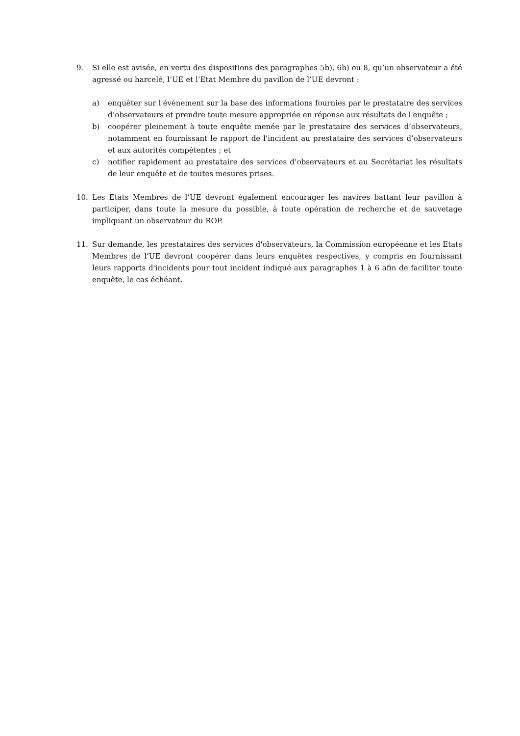9. Si elle est avisée, en vertu des dispositions des paragraphes 5b), 6b) ou 8, qu’un observateur a été agressé ou harcelé, l’UE et l’Etat Membre du pavillon de l’UE devront :
a) enquêter sur l'événement sur la base des informations fournies par le prestataire des services d’observateurs et prendre toute mesure appropriée en réponse aux résultats de l'enquête ;
b) coopérer pleinement à toute enquête menée par le prestataire des services d’observateurs, notamment en fournissant le rapport de l'incident au prestataire des services d’observateurs et aux autorités compétentes ; et
c) notifier rapidement au prestataire des services d’observateurs et au Secrétariat les résultats de leur enquête et de toutes mesures prises.
10. Les Etats Membres de l’UE devront également encourager les navires battant leur pavillon à participer, dans toute la mesure du possible, à toute opération de recherche et de sauvetage impliquant un observateur du ROP.
11. Sur demande, les prestataires des services d'observateurs, la Commission européenne et les Etats Membres de l’UE devront coopérer dans leurs enquêtes respectives, y compris en fournissant leurs rapports d'incidents pour tout incident indiqué aux paragraphes 1 à 6 afin de faciliter toute enquête, le cas échéant.